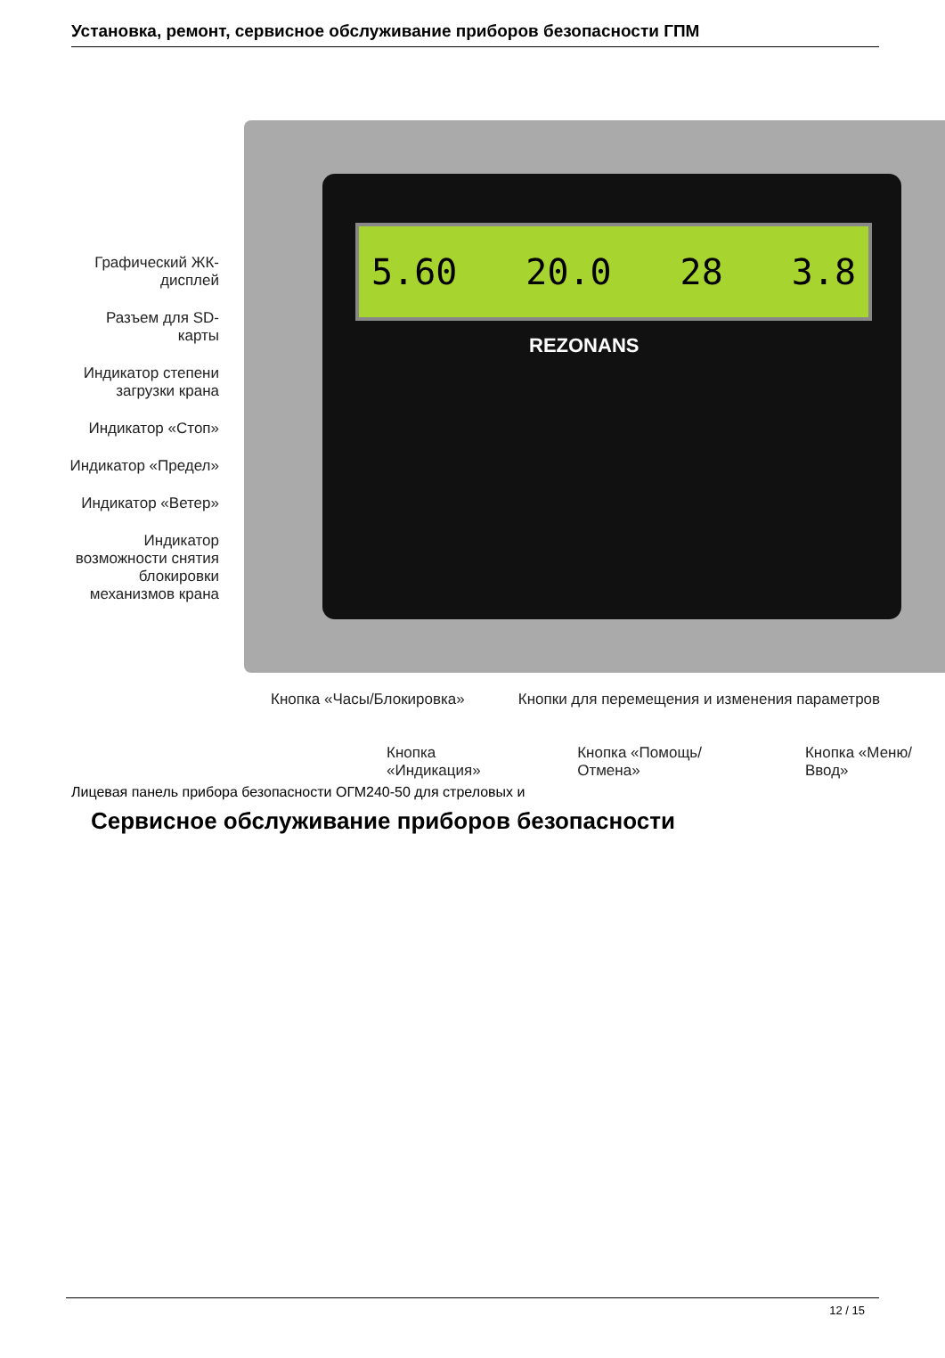Установка, ремонт, сервисное обслуживание приборов безопасности ГПМ
5.60 20.0 28 3.8
REZONANS
Графический ЖК-дисплей
Разъем для SD-карты
Индикатор степени загрузки крана
Индикатор «Стоп»
Индикатор «Предел»
Индикатор «Ветер»
Индикатор возможности снятия блокировки механизмов крана
Кнопка «Часы/Блокировка» Кнопки для перемещения и изменения параметров
Кнопка «Индикация» Кнопка «Помощь/Отмена» Кнопка «Меню/Ввод»
Лицевая панель прибора безопасности ОГМ240-50 для стреловых и
Сервисное обслуживание приборов безопасности
12 / 15